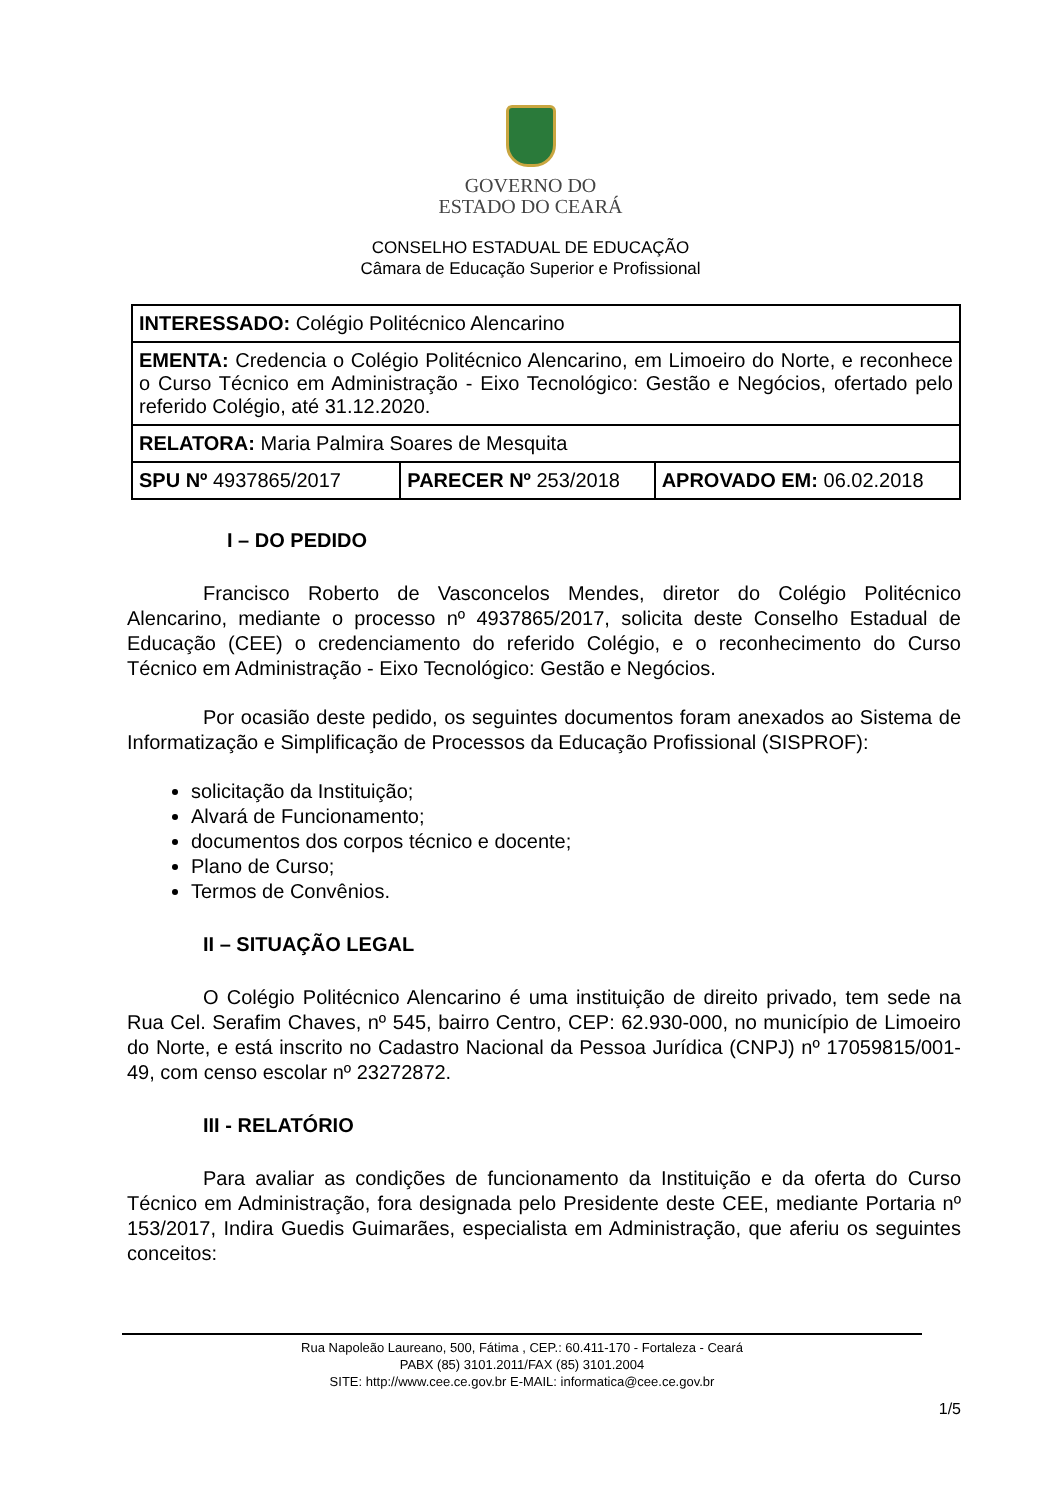GOVERNO DO
ESTADO DO CEARÁ
CONSELHO ESTADUAL DE EDUCAÇÃO
Câmara de Educação Superior e Profissional
| INTERESSADO: Colégio Politécnico Alencarino | | |
| EMENTA: Credencia o Colégio Politécnico Alencarino, em Limoeiro do Norte, e reconhece o Curso Técnico em Administração - Eixo Tecnológico: Gestão e Negócios, ofertado pelo referido Colégio, até 31.12.2020. | | |
| RELATORA: Maria Palmira Soares de Mesquita | | |
| SPU Nº 4937865/2017 | PARECER Nº 253/2018 | APROVADO EM: 06.02.2018 |
I – DO PEDIDO
Francisco Roberto de Vasconcelos Mendes, diretor do Colégio Politécnico Alencarino, mediante o processo nº 4937865/2017, solicita deste Conselho Estadual de Educação (CEE) o credenciamento do referido Colégio, e o reconhecimento do Curso Técnico em Administração - Eixo Tecnológico: Gestão e Negócios.
Por ocasião deste pedido, os seguintes documentos foram anexados ao Sistema de Informatização e Simplificação de Processos da Educação Profissional (SISPROF):
solicitação da Instituição;
Alvará de Funcionamento;
documentos dos corpos técnico e docente;
Plano de Curso;
Termos de Convênios.
II – SITUAÇÃO LEGAL
O Colégio Politécnico Alencarino é uma instituição de direito privado, tem sede na Rua Cel. Serafim Chaves, nº 545, bairro Centro, CEP: 62.930-000, no município de Limoeiro do Norte, e está inscrito no Cadastro Nacional da Pessoa Jurídica (CNPJ) nº 17059815/001-49, com censo escolar nº 23272872.
III - RELATÓRIO
Para avaliar as condições de funcionamento da Instituição e da oferta do Curso Técnico em Administração, fora designada pelo Presidente deste CEE, mediante Portaria nº 153/2017, Indira Guedis Guimarães, especialista em Administração, que aferiu os seguintes conceitos:
Rua Napoleão Laureano, 500, Fátima , CEP.: 60.411-170 - Fortaleza - Ceará
PABX (85) 3101.2011/FAX (85) 3101.2004
SITE: http://www.cee.ce.gov.br E-MAIL: informatica@cee.ce.gov.br
1/5